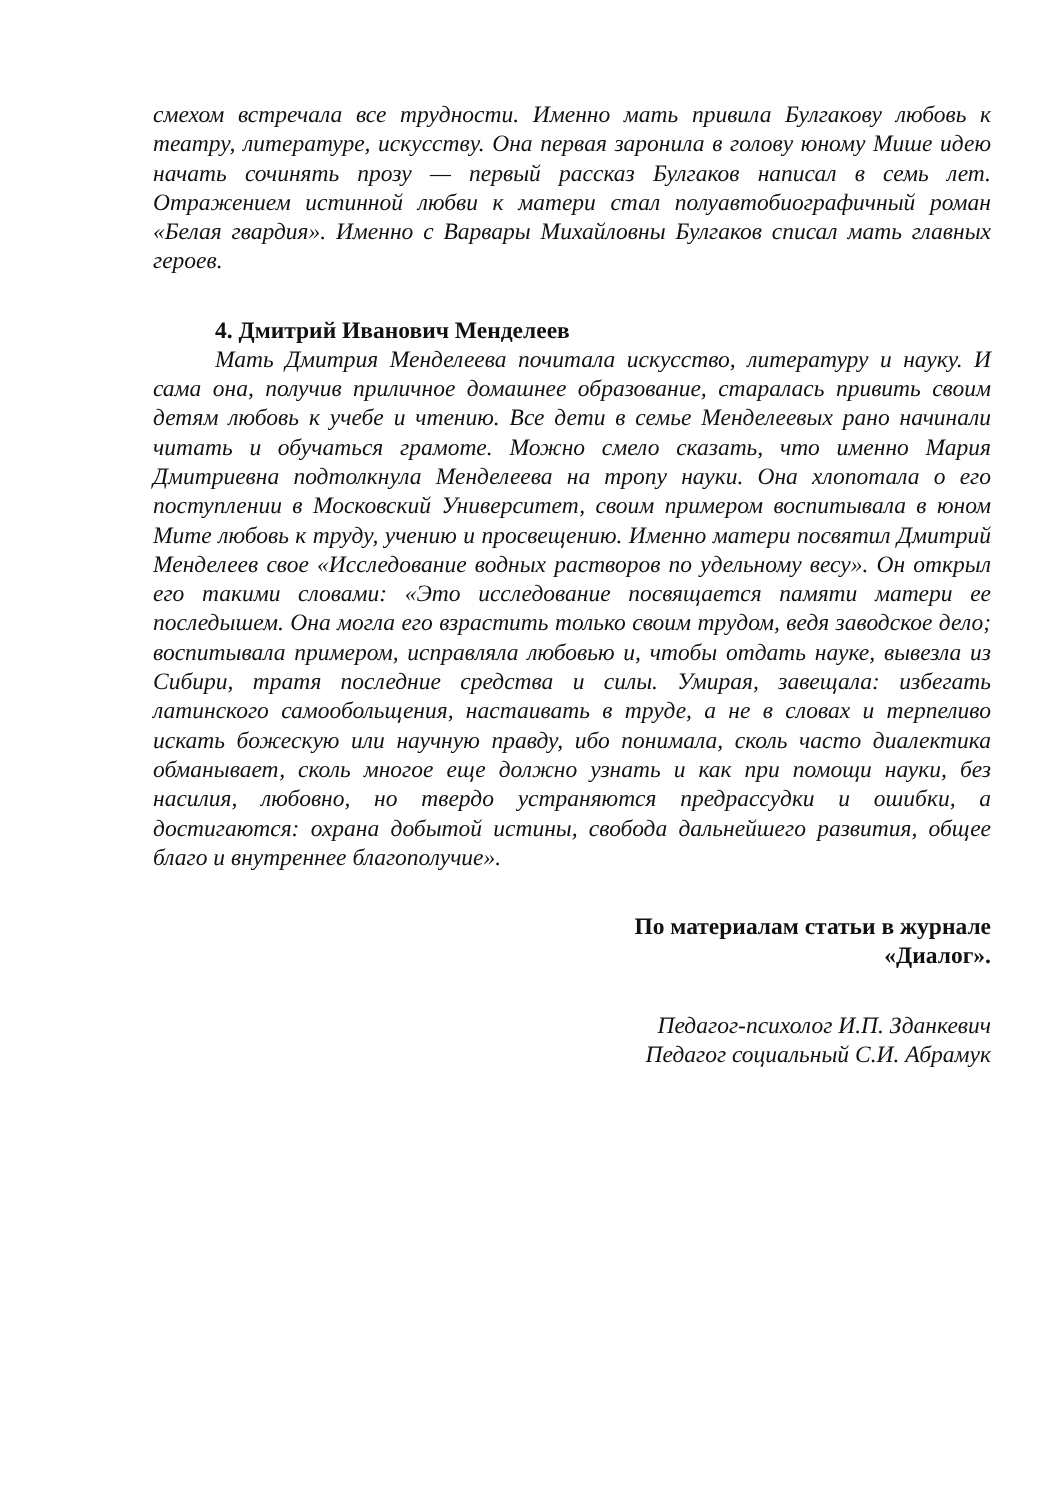смехом встречала все трудности. Именно мать привила Булгакову любовь к театру, литературе, искусству. Она первая заронила в голову юному Мише идею начать сочинять прозу — первый рассказ Булгаков написал в семь лет. Отражением истинной любви к матери стал полуавтобиографичный роман «Белая гвардия». Именно с Варвары Михайловны Булгаков списал мать главных героев.
4. Дмитрий Иванович Менделеев
Мать Дмитрия Менделеева почитала искусство, литературу и науку. И сама она, получив приличное домашнее образование, старалась привить своим детям любовь к учебе и чтению. Все дети в семье Менделеевых рано начинали читать и обучаться грамоте. Можно смело сказать, что именно Мария Дмитриевна подтолкнула Менделеева на тропу науки. Она хлопотала о его поступлении в Московский Университет, своим примером воспитывала в юном Мите любовь к труду, учению и просвещению. Именно матери посвятил Дмитрий Менделеев свое «Исследование водных растворов по удельному весу». Он открыл его такими словами: «Это исследование посвящается памяти матери ее последышем. Она могла его взрастить только своим трудом, ведя заводское дело; воспитывала примером, исправляла любовью и, чтобы отдать науке, вывезла из Сибири, тратя последние средства и силы. Умирая, завещала: избегать латинского самообольщения, настаивать в труде, а не в словах и терпеливо искать божескую или научную правду, ибо понимала, сколь часто диалектика обманывает, сколь многое еще должно узнать и как при помощи науки, без насилия, любовно, но твердо устраняются предрассудки и ошибки, а достигаются: охрана добытой истины, свобода дальнейшего развития, общее благо и внутреннее благополучие».
По материалам статьи в журнале
«Диалог».
Педагог-психолог И.П. Зданкевич
Педагог социальный С.И. Абрамук